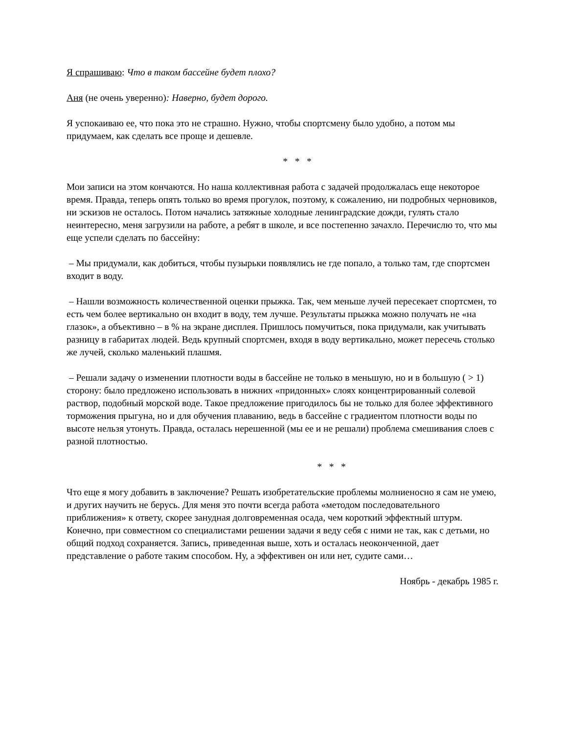Я спрашиваю: Что в таком бассейне будет плохо?
Аня (не очень уверенно): Наверно, будет дорого.
Я успокаиваю ее, что пока это не страшно. Нужно, чтобы спортсмену было удобно, а потом мы придумаем, как сделать все проще и дешевле.
* * *
Мои записи на этом кончаются. Но наша коллективная работа с задачей продолжалась еще некоторое время. Правда, теперь опять только во время прогулок, поэтому, к сожалению, ни подробных черновиков, ни эскизов не осталось. Потом начались затяжные холодные ленинградские дожди, гулять стало неинтересно, меня загрузили на работе, а ребят в школе, и все постепенно зачахло. Перечислю то, что мы еще успели сделать по бассейну:
– Мы придумали, как добиться, чтобы пузырьки появлялись не где попало, а только там, где спортсмен входит в воду.
– Нашли возможность количественной оценки прыжка. Так, чем меньше лучей пересекает спортсмен, то есть чем более вертикально он входит в воду, тем лучше. Результаты прыжка можно получать не «на глазок», а объективно – в % на экране дисплея. Пришлось помучиться, пока придумали, как учитывать разницу в габаритах людей. Ведь крупный спортсмен, входя в воду вертикально, может пересечь столько же лучей, сколько маленький плашмя.
– Решали задачу о изменении плотности воды в бассейне не только в меньшую, но и в большую ( > 1) сторону: было предложено использовать в нижних «придонных» слоях концентрированный солевой раствор, подобный морской воде. Такое предложение пригодилось бы не только для более эффективного торможения прыгуна, но и для обучения плаванию, ведь в бассейне с градиентом плотности воды по высоте нельзя утонуть. Правда, осталась нерешенной (мы ее и не решали) проблема смешивания слоев с разной плотностью.
* * *
Что еще я могу добавить в заключение? Решать изобретательские проблемы молниеносно я сам не умею, и других научить не берусь. Для меня это почти всегда работа «методом последовательного приближения» к ответу, скорее занудная долговременная осада, чем короткий эффектный штурм. Конечно, при совместном со специалистами решении задачи я веду себя с ними не так, как с детьми, но общий подход сохраняется. Запись, приведенная выше, хоть и осталась неоконченной, дает представление о работе таким способом. Ну, а эффективен он или нет, судите сами…
Ноябрь - декабрь 1985 г.